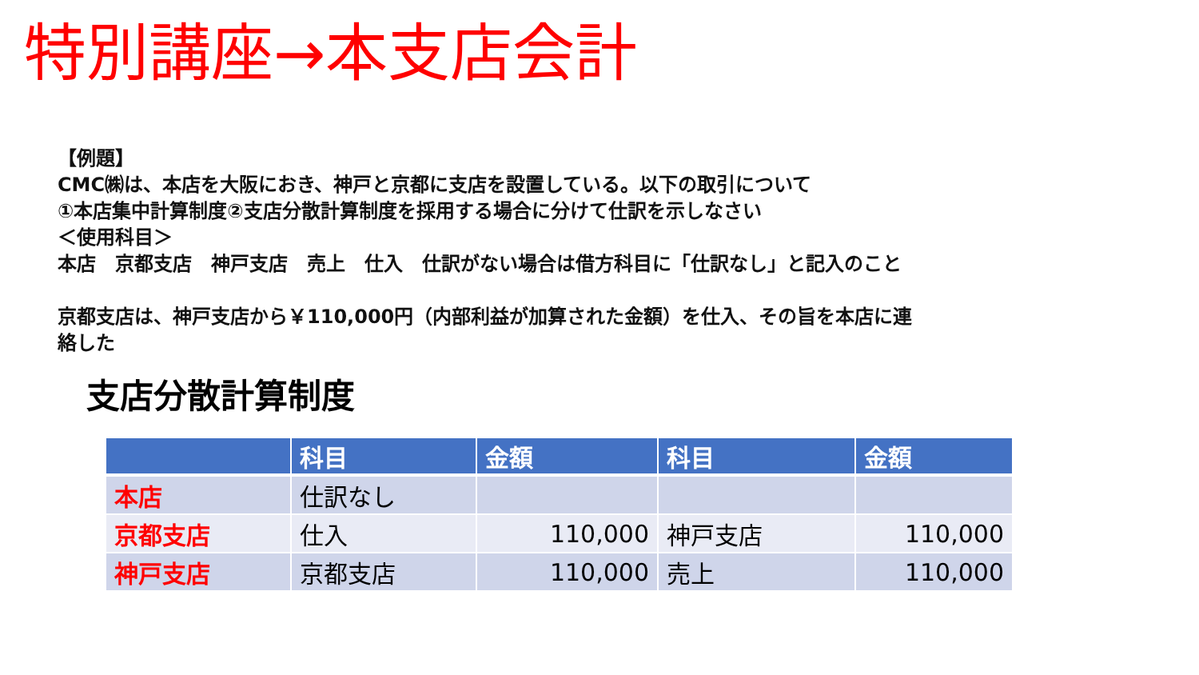特別講座→本支店会計
【例題】
CMC㈱は、本店を大阪におき、神戸と京都に支店を設置している。以下の取引について
①本店集中計算制度②支店分散計算制度を採用する場合に分けて仕訳を示しなさい
＜使用科目＞
本店　京都支店　神戸支店　売上　仕入　仕訳がない場合は借方科目に「仕訳なし」と記入のこと
京都支店は、神戸支店から￥110,000円（内部利益が加算された金額）を仕入、その旨を本店に連
絡した
支店分散計算制度
| | 科目 | 金額 | 科目 | 金額 |
| --- | --- | --- | --- | --- |
| 本店 | 仕訳なし | | | |
| 京都支店 | 仕入 | 110,000 | 神戸支店 | 110,000 |
| 神戸支店 | 京都支店 | 110,000 | 売上 | 110,000 |